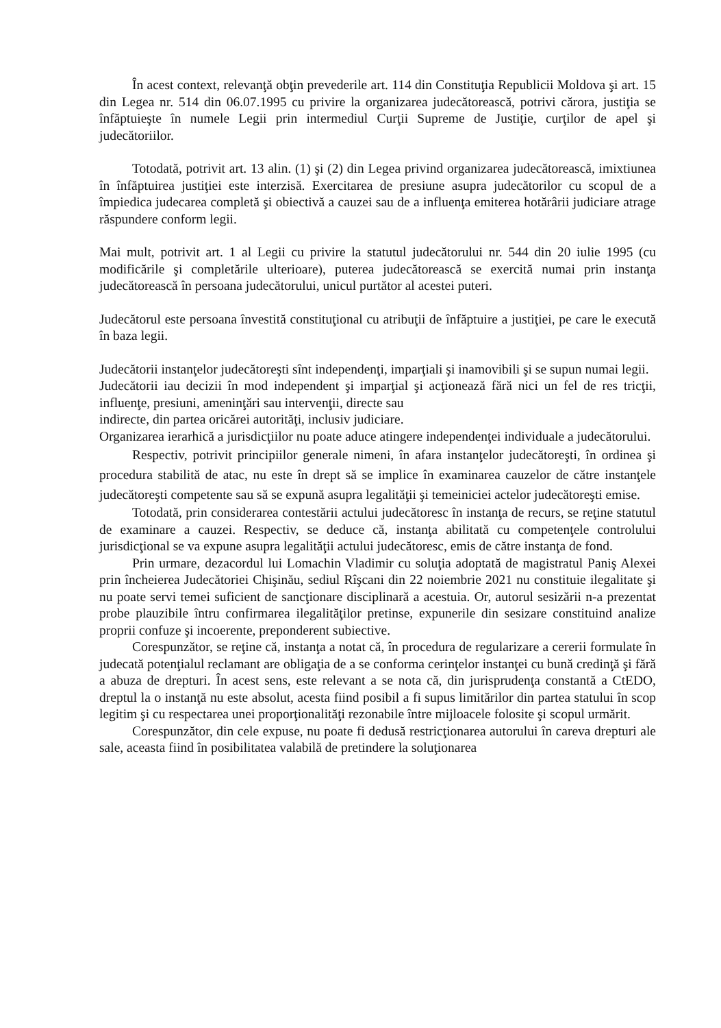În acest context, relevanţă obţin prevederile art. 114 din Constituţia Republicii Moldova şi art. 15 din Legea nr. 514 din 06.07.1995 cu privire la organizarea judecătorească, potrivi cărora, justiţia se înfăptuieşte în numele Legii prin intermediul Curţii Supreme de Justiţie, curţilor de apel şi judecătoriilor.
Totodată, potrivit art. 13 alin. (1) şi (2) din Legea privind organizarea judecătorească, imixtiunea în înfăptuirea justiţiei este interzisă. Exercitarea de presiune asupra judecătorilor cu scopul de a împiedica judecarea completă şi obiectivă a cauzei sau de a influenţa emiterea hotărârii judiciare atrage răspundere conform legii.
Mai mult, potrivit art. 1 al Legii cu privire la statutul judecătorului nr. 544 din 20 iulie 1995 (cu modificările şi completările ulterioare), puterea judecătorească se exercită numai prin instanţa judecătorească în persoana judecătorului, unicul purtător al acestei puteri.
Judecătorul este persoana învestită constituţional cu atribuţii de înfăptuire a justiţiei, pe care le execută în baza legii.
Judecătorii instanţelor judecătoreşti sînt independenţi, imparţiali şi inamovibili şi se supun numai legii.
Judecătorii iau decizii în mod independent şi imparţial şi acţionează fără nici un fel de res tricţii, influenţe, presiuni, ameninţări sau intervenţii, directe sau
indirecte, din partea oricărei autorităţi, inclusiv judiciare.
Organizarea ierarhică a jurisdicţiilor nu poate aduce atingere independenţei individuale a judecătorului.
Respectiv, potrivit principiilor generale nimeni, în afara instanţelor judecătoreşti, în ordinea şi procedura stabilită de atac, nu este în drept să se implice în examinarea cauzelor de către instanţele judecătoreşti competente sau să se expună asupra legalităţii şi temeiniciei actelor judecătoreşti emise.
Totodată, prin considerarea contestării actului judecătoresc în instanţa de recurs, se reţine statutul de examinare a cauzei. Respectiv, se deduce că, instanţa abilitată cu competenţele controlului jurisdicţional se va expune asupra legalităţii actului judecătoresc, emis de către instanţa de fond.
Prin urmare, dezacordul lui Lomachin Vladimir cu soluţia adoptată de magistratul Paniş Alexei prin încheierea Judecătoriei Chişinău, sediul Rîşcani din 22 noiembrie 2021 nu constituie ilegalitate şi nu poate servi temei suficient de sancţionare disciplinară a acestuia. Or, autorul sesizării n-a prezentat probe plauzibile întru confirmarea ilegalităţilor pretinse, expunerile din sesizare constituind analize proprii confuze şi incoerente, preponderent subiective.
Corespunzător, se reţine că, instanţa a notat că, în procedura de regularizare a cererii formulate în judecată potenţialul reclamant are obligaţia de a se conforma cerinţelor instanţei cu bună credinţă şi fără a abuza de drepturi. În acest sens, este relevant a se nota că, din jurisprudenţa constantă a CtEDO, dreptul la o instanţă nu este absolut, acesta fiind posibil a fi supus limitărilor din partea statului în scop legitim şi cu respectarea unei proporţionalităţi rezonabile între mijloacele folosite şi scopul urmărit.
Corespunzător, din cele expuse, nu poate fi dedusă restricţionarea autorului în careva drepturi ale sale, aceasta fiind în posibilitatea valabilă de pretindere la soluţionarea